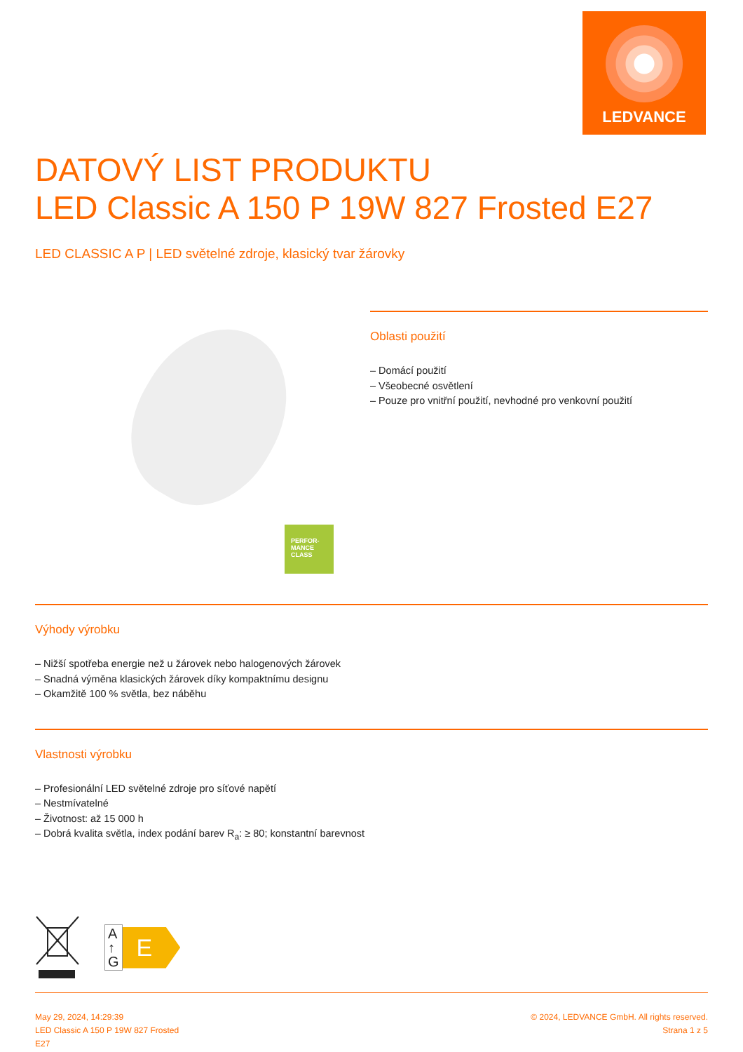LEDVANCE
DATOVÝ LIST PRODUKTU
LED Classic A 150 P 19W 827 Frosted E27
LED CLASSIC A P | LED světelné zdroje, klasický tvar žárovky
PERFOR-
MANCE
CLASS
Oblasti použití
– Domácí použití
– Všeobecné osvětlení
– Pouze pro vnitřní použití, nevhodné pro venkovní použití
Výhody výrobku
– Nižší spotřeba energie než u žárovek nebo halogenových žárovek
– Snadná výměna klasických žárovek díky kompaktnímu designu
– Okamžitě 100 % světla, bez náběhu
Vlastnosti výrobku
– Profesionální LED světelné zdroje pro síťové napětí
– Nestmívatelné
– Životnost: až 15 000 h
– Dobrá kvalita světla, index podání barev R<sub>a</sub>: ≥ 80; konstantní barevnost
A
↑
G
E
May 29, 2024, 14:29:39
LED Classic A 150 P 19W 827 Frosted
E27
© 2024, LEDVANCE GmbH. All rights reserved.
Strana 1 z 5